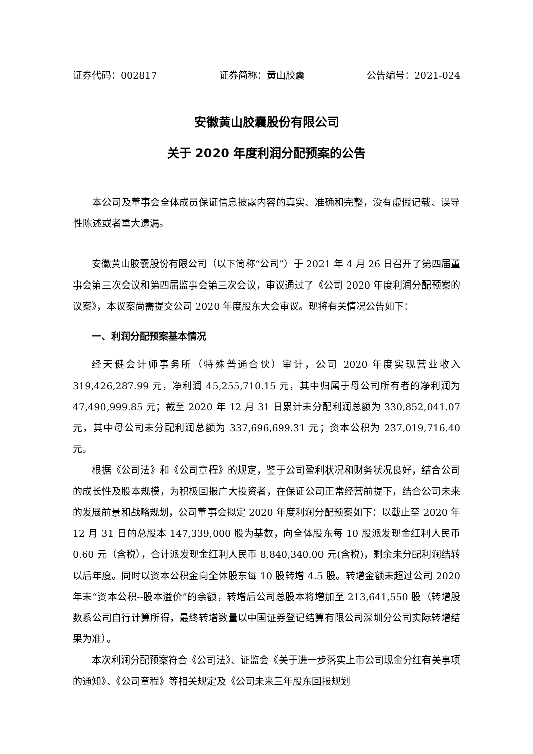证券代码：002817 证券简称：黄山胶囊 公告编号：2021-024
安徽黄山胶囊股份有限公司
关于 2020 年度利润分配预案的公告
本公司及董事会全体成员保证信息披露内容的真实、准确和完整，没有虚假记载、误导性陈述或者重大遗漏。
安徽黄山胶囊股份有限公司（以下简称“公司”）于 2021 年 4 月 26 日召开了第四届董事会第三次会议和第四届监事会第三次会议，审议通过了《公司 2020 年度利润分配预案的议案》，本议案尚需提交公司 2020 年度股东大会审议。现将有关情况公告如下：
一、利润分配预案基本情况
经天健会计师事务所（特殊普通合伙）审计，公司 2020 年度实现营业收入 319,426,287.99 元，净利润 45,255,710.15 元，其中归属于母公司所有者的净利润为 47,490,999.85 元；截至 2020 年 12 月 31 日累计未分配利润总额为 330,852,041.07 元，其中母公司未分配利润总额为 337,696,699.31 元；资本公积为 237,019,716.40 元。
根据《公司法》和《公司章程》的规定，鉴于公司盈利状况和财务状况良好，结合公司的成长性及股本规模，为积极回报广大投资者，在保证公司正常经营前提下，结合公司未来的发展前景和战略规划，公司董事会拟定 2020 年度利润分配预案如下：以截止至 2020 年 12 月 31 日的总股本 147,339,000 股为基数，向全体股东每 10 股派发现金红利人民币 0.60 元（含税），合计派发现金红利人民币 8,840,340.00 元(含税)，剩余未分配利润结转以后年度。同时以资本公积金向全体股东每 10 股转增 4.5 股。转增金额未超过公司 2020 年末“资本公积--股本溢价”的余额，转增后公司总股本将增加至 213,641,550 股（转增股数系公司自行计算所得，最终转增数量以中国证券登记结算有限公司深圳分公司实际转增结果为准）。
本次利润分配预案符合《公司法》、证监会《关于进一步落实上市公司现金分红有关事项的通知》、《公司章程》等相关规定及《公司未来三年股东回报规划